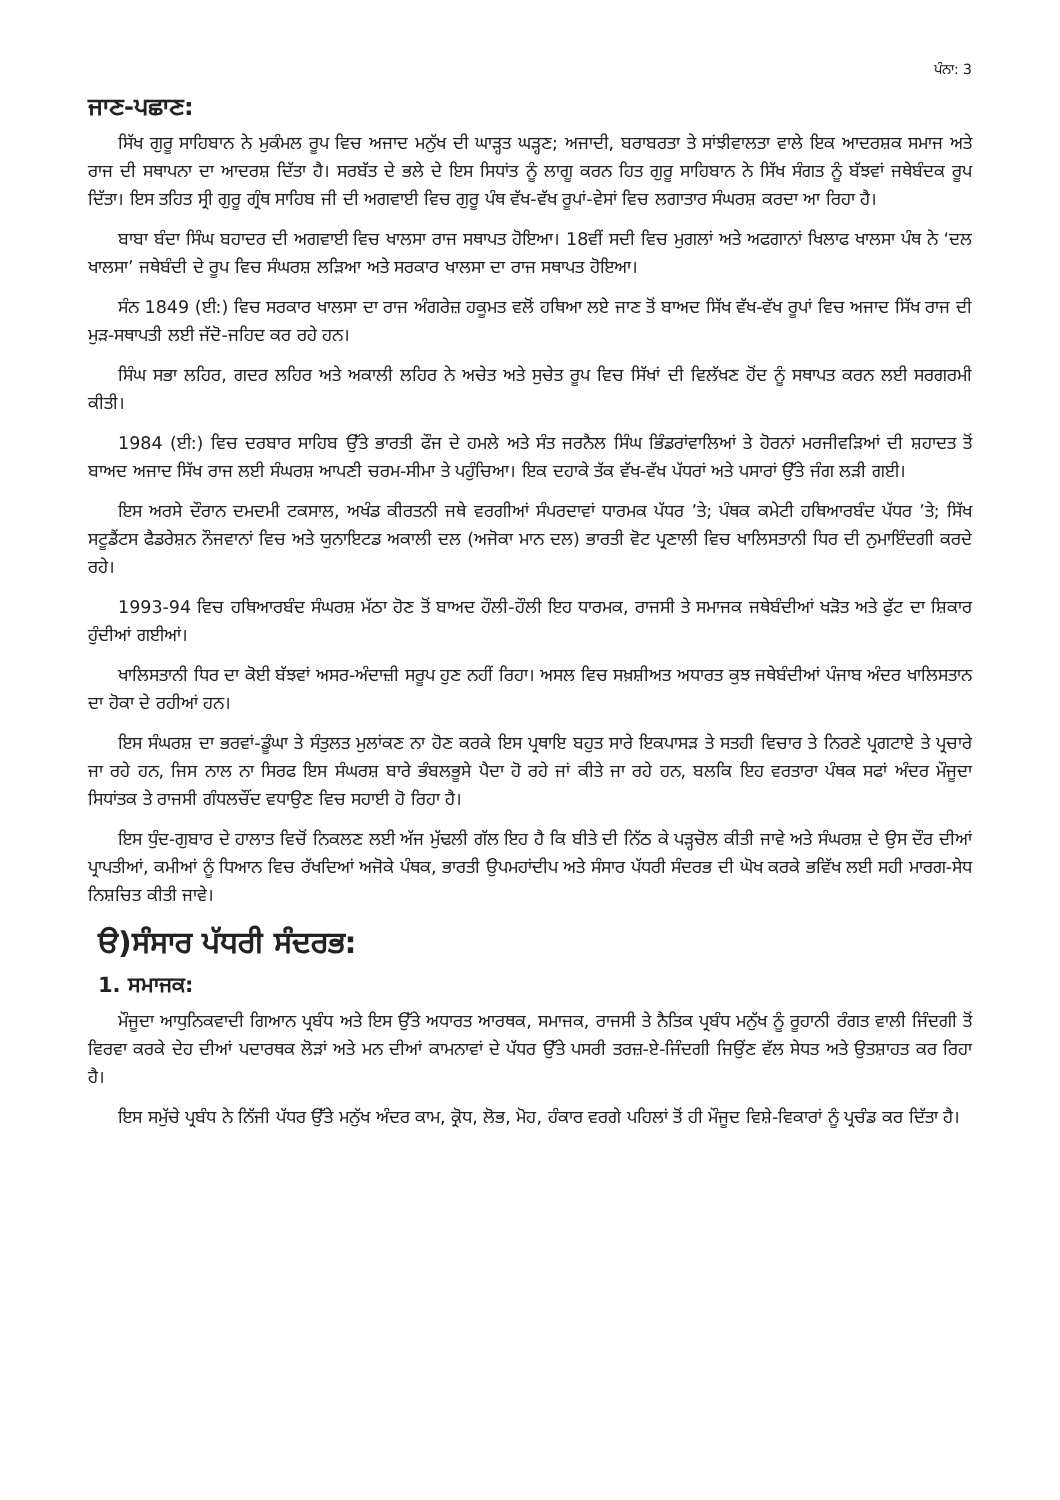ਪੰਨਾ: 3
ਜਾਣ-ਪਛਾਣ:
ਸਿੱਖ ਗੁਰੂ ਸਾਹਿਬਾਨ ਨੇ ਮੁਕੰਮਲ ਰੂਪ ਵਿਚ ਅਜਾਦ ਮਨੁੱਖ ਦੀ ਘਾੜ੍ਹਤ ਘੜ੍ਹਣ; ਅਜਾਦੀ, ਬਰਾਬਰਤਾ ਤੇ ਸਾਂਝੀਵਾਲਤਾ ਵਾਲੇ ਇਕ ਆਦਰਸ਼ਕ ਸਮਾਜ ਅਤੇ ਰਾਜ ਦੀ ਸਥਾਪਨਾ ਦਾ ਆਦਰਸ਼ ਦਿੱਤਾ ਹੈ। ਸਰਬੱਤ ਦੇ ਭਲੇ ਦੇ ਇਸ ਸਿਧਾਂਤ ਨੂੰ ਲਾਗੂ ਕਰਨ ਹਿਤ ਗੁਰੂ ਸਾਹਿਬਾਨ ਨੇ ਸਿੱਖ ਸੰਗਤ ਨੂੰ ਬੱਝਵਾਂ ਜਥੇਬੰਦਕ ਰੂਪ ਦਿੱਤਾ। ਇਸ ਤਹਿਤ ਸ੍ਰੀ ਗੁਰੂ ਗ੍ਰੰਥ ਸਾਹਿਬ ਜੀ ਦੀ ਅਗਵਾਈ ਵਿਚ ਗੁਰੂ ਪੰਥ ਵੱਖ-ਵੱਖ ਰੂਪਾਂ-ਵੇਸਾਂ ਵਿਚ ਲਗਾਤਾਰ ਸੰਘਰਸ਼ ਕਰਦਾ ਆ ਰਿਹਾ ਹੈ।
ਬਾਬਾ ਬੰਦਾ ਸਿੰਘ ਬਹਾਦਰ ਦੀ ਅਗਵਾਈ ਵਿਚ ਖਾਲਸਾ ਰਾਜ ਸਥਾਪਤ ਹੋਇਆ। 18ਵੀਂ ਸਦੀ ਵਿਚ ਮੁਗਲਾਂ ਅਤੇ ਅਫਗਾਨਾਂ ਖਿਲਾਫ ਖਾਲਸਾ ਪੰਥ ਨੇ ‘ਦਲ ਖਾਲਸਾ’ ਜਥੇਬੰਦੀ ਦੇ ਰੂਪ ਵਿਚ ਸੰਘਰਸ਼ ਲੜਿਆ ਅਤੇ ਸਰਕਾਰ ਖਾਲਸਾ ਦਾ ਰਾਜ ਸਥਾਪਤ ਹੋਇਆ।
ਸੰਨ 1849 (ਈ:) ਵਿਚ ਸਰਕਾਰ ਖਾਲਸਾ ਦਾ ਰਾਜ ਅੰਗਰੇਜ਼ ਹਕੂਮਤ ਵਲੋਂ ਹਥਿਆ ਲਏ ਜਾਣ ਤੋਂ ਬਾਅਦ ਸਿੱਖ ਵੱਖ-ਵੱਖ ਰੂਪਾਂ ਵਿਚ ਅਜਾਦ ਸਿੱਖ ਰਾਜ ਦੀ ਮੁੜ-ਸਥਾਪਤੀ ਲਈ ਜੱਦੋ-ਜਹਿਦ ਕਰ ਰਹੇ ਹਨ।
ਸਿੰਘ ਸਭਾ ਲਹਿਰ, ਗਦਰ ਲਹਿਰ ਅਤੇ ਅਕਾਲੀ ਲਹਿਰ ਨੇ ਅਚੇਤ ਅਤੇ ਸੁਚੇਤ ਰੂਪ ਵਿਚ ਸਿੱਖਾਂ ਦੀ ਵਿਲੱਖਣ ਹੋਂਦ ਨੂੰ ਸਥਾਪਤ ਕਰਨ ਲਈ ਸਰਗਰਮੀ ਕੀਤੀ।
1984 (ਈ:) ਵਿਚ ਦਰਬਾਰ ਸਾਹਿਬ ਉੱਤੇ ਭਾਰਤੀ ਫੌਜ ਦੇ ਹਮਲੇ ਅਤੇ ਸੰਤ ਜਰਨੈਲ ਸਿੰਘ ਭਿੰਡਰਾਂਵਾਲਿਆਂ ਤੇ ਹੋਰਨਾਂ ਮਰਜੀਵੜਿਆਂ ਦੀ ਸ਼ਹਾਦਤ ਤੋਂ ਬਾਅਦ ਅਜਾਦ ਸਿੱਖ ਰਾਜ ਲਈ ਸੰਘਰਸ਼ ਆਪਣੀ ਚਰਮ-ਸੀਮਾ ਤੇ ਪਹੁੰਚਿਆ। ਇਕ ਦਹਾਕੇ ਤੱਕ ਵੱਖ-ਵੱਖ ਪੱਧਰਾਂ ਅਤੇ ਪਸਾਰਾਂ ਉੱਤੇ ਜੰਗ ਲੜੀ ਗਈ।
ਇਸ ਅਰਸੇ ਦੌਰਾਨ ਦਮਦਮੀ ਟਕਸਾਲ, ਅਖੰਡ ਕੀਰਤਨੀ ਜਥੇ ਵਰਗੀਆਂ ਸੰਪਰਦਾਵਾਂ ਧਾਰਮਕ ਪੱਧਰ ’ਤੇ; ਪੰਥਕ ਕਮੇਟੀ ਹਥਿਆਰਬੰਦ ਪੱਧਰ ’ਤੇ; ਸਿੱਖ ਸਟੂਡੈਂਟਸ ਫੈਡਰੇਸ਼ਨ ਨੌਜਵਾਨਾਂ ਵਿਚ ਅਤੇ ਯੁਨਾਇਟਡ ਅਕਾਲੀ ਦਲ (ਅਜੋਕਾ ਮਾਨ ਦਲ) ਭਾਰਤੀ ਵੋਟ ਪ੍ਰਣਾਲੀ ਵਿਚ ਖਾਲਿਸਤਾਨੀ ਧਿਰ ਦੀ ਨੁਮਾਇੰਦਗੀ ਕਰਦੇ ਰਹੇ।
1993-94 ਵਿਚ ਹਥਿਆਰਬੰਦ ਸੰਘਰਸ਼ ਮੱਠਾ ਹੋਣ ਤੋਂ ਬਾਅਦ ਹੌਲੀ-ਹੌਲੀ ਇਹ ਧਾਰਮਕ, ਰਾਜਸੀ ਤੇ ਸਮਾਜਕ ਜਥੇਬੰਦੀਆਂ ਖੜੋਤ ਅਤੇ ਫੁੱਟ ਦਾ ਸ਼ਿਕਾਰ ਹੁੰਦੀਆਂ ਗਈਆਂ।
ਖਾਲਿਸਤਾਨੀ ਧਿਰ ਦਾ ਕੋਈ ਬੱਝਵਾਂ ਅਸਰ-ਅੰਦਾਜ਼ੀ ਸਰੂਪ ਹੁਣ ਨਹੀਂ ਰਿਹਾ। ਅਸਲ ਵਿਚ ਸਖ਼ਸ਼ੀਅਤ ਅਧਾਰਤ ਕੁਝ ਜਥੇਬੰਦੀਆਂ ਪੰਜਾਬ ਅੰਦਰ ਖਾਲਿਸਤਾਨ ਦਾ ਹੋਕਾ ਦੇ ਰਹੀਆਂ ਹਨ।
ਇਸ ਸੰਘਰਸ਼ ਦਾ ਭਰਵਾਂ-ਡੂੰਘਾ ਤੇ ਸੰਤੁਲਤ ਮੁਲਾਂਕਣ ਨਾ ਹੋਣ ਕਰਕੇ ਇਸ ਪ੍ਰਥਾਇ ਬਹੁਤ ਸਾਰੇ ਇਕਪਾਸੜ ਤੇ ਸਤਹੀ ਵਿਚਾਰ ਤੇ ਨਿਰਣੇ ਪ੍ਰਗਟਾਏ ਤੇ ਪ੍ਰਚਾਰੇ ਜਾ ਰਹੇ ਹਨ, ਜਿਸ ਨਾਲ ਨਾ ਸਿਰਫ ਇਸ ਸੰਘਰਸ਼ ਬਾਰੇ ਭੰਬਲਭੂਸੇ ਪੈਦਾ ਹੋ ਰਹੇ ਜਾਂ ਕੀਤੇ ਜਾ ਰਹੇ ਹਨ, ਬਲਕਿ ਇਹ ਵਰਤਾਰਾ ਪੰਥਕ ਸਫਾਂ ਅੰਦਰ ਮੌਜੂਦਾ ਸਿਧਾਂਤਕ ਤੇ ਰਾਜਸੀ ਗੰਧਲਚੌਂਦ ਵਧਾਉਣ ਵਿਚ ਸਹਾਈ ਹੋ ਰਿਹਾ ਹੈ।
ਇਸ ਧੁੰਦ-ਗੁਬਾਰ ਦੇ ਹਾਲਾਤ ਵਿਚੋਂ ਨਿਕਲਣ ਲਈ ਅੱਜ ਮੁੱਢਲੀ ਗੱਲ ਇਹ ਹੈ ਕਿ ਬੀਤੇ ਦੀ ਨਿੱਠ ਕੇ ਪੜ੍ਹਚੋਲ ਕੀਤੀ ਜਾਵੇ ਅਤੇ ਸੰਘਰਸ਼ ਦੇ ਉਸ ਦੌਰ ਦੀਆਂ ਪ੍ਰਾਪਤੀਆਂ, ਕਮੀਆਂ ਨੂੰ ਧਿਆਨ ਵਿਚ ਰੱਖਦਿਆਂ ਅਜੋਕੇ ਪੰਥਕ, ਭਾਰਤੀ ਉਪਮਹਾਂਦੀਪ ਅਤੇ ਸੰਸਾਰ ਪੱਧਰੀ ਸੰਦਰਭ ਦੀ ਘੋਖ ਕਰਕੇ ਭਵਿੱਖ ਲਈ ਸਹੀ ਮਾਰਗ-ਸੇਧ ਨਿਸ਼ਚਿਤ ਕੀਤੀ ਜਾਵੇ।
ੳ)ਸੰਸਾਰ ਪੱਧਰੀ ਸੰਦਰਭ:
1. ਸਮਾਜਕ:
ਮੌਜੂਦਾ ਆਧੁਨਿਕਵਾਦੀ ਗਿਆਨ ਪ੍ਰਬੰਧ ਅਤੇ ਇਸ ਉੱਤੇ ਅਧਾਰਤ ਆਰਥਕ, ਸਮਾਜਕ, ਰਾਜਸੀ ਤੇ ਨੈਤਿਕ ਪ੍ਰਬੰਧ ਮਨੁੱਖ ਨੂੰ ਰੂਹਾਨੀ ਰੰਗਤ ਵਾਲੀ ਜਿੰਦਗੀ ਤੋਂ ਵਿਰਵਾ ਕਰਕੇ ਦੇਹ ਦੀਆਂ ਪਦਾਰਥਕ ਲੋੜਾਂ ਅਤੇ ਮਨ ਦੀਆਂ ਕਾਮਨਾਵਾਂ ਦੇ ਪੱਧਰ ਉੱਤੇ ਪਸਰੀ ਤਰਜ਼-ਏ-ਜਿੰਦਗੀ ਜਿਉਂਣ ਵੱਲ ਸੇਧਤ ਅਤੇ ਉਤਸ਼ਾਹਤ ਕਰ ਰਿਹਾ ਹੈ।
ਇਸ ਸਮੁੱਚੇ ਪ੍ਰਬੰਧ ਨੇ ਨਿੱਜੀ ਪੱਧਰ ਉੱਤੇ ਮਨੁੱਖ ਅੰਦਰ ਕਾਮ, ਕ੍ਰੋਧ, ਲੋਭ, ਮੋਹ, ਹੰਕਾਰ ਵਰਗੇ ਪਹਿਲਾਂ ਤੋਂ ਹੀ ਮੌਜੂਦ ਵਿਸ਼ੇ-ਵਿਕਾਰਾਂ ਨੂੰ ਪ੍ਰਚੰਡ ਕਰ ਦਿੱਤਾ ਹੈ।